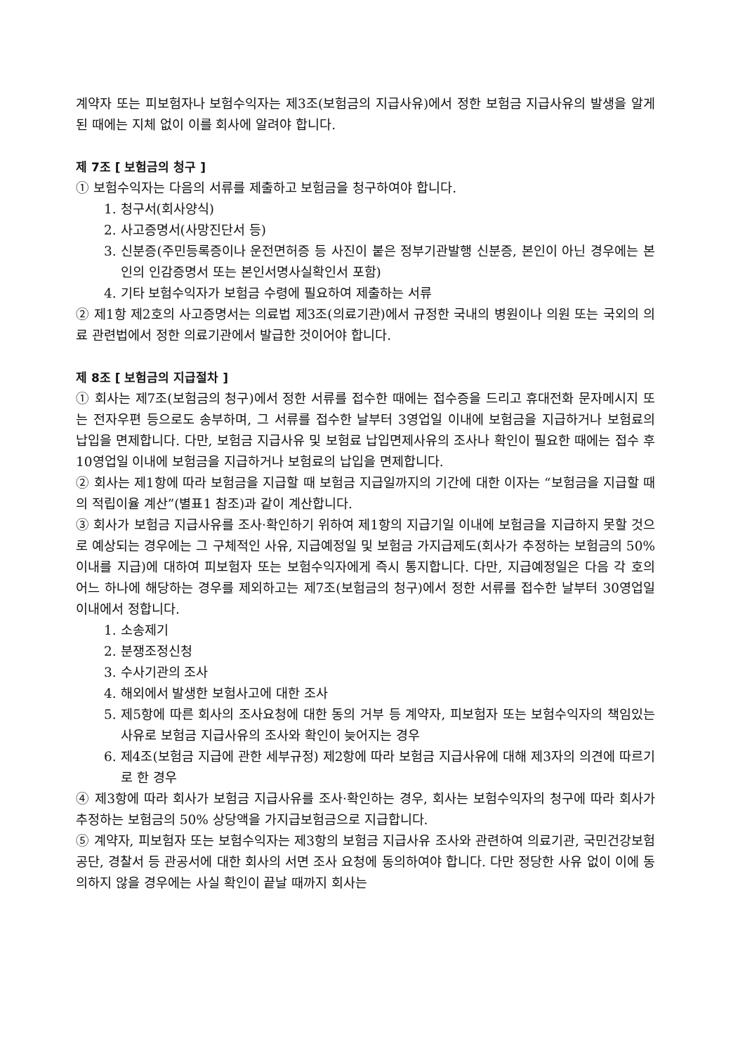계약자 또는 피보험자나 보험수익자는 제3조(보험금의 지급사유)에서 정한 보험금 지급사유의 발생을 알게 된 때에는 지체 없이 이를 회사에 알려야 합니다.
제 7조 [ 보험금의 청구 ]
① 보험수익자는 다음의 서류를 제출하고 보험금을 청구하여야 합니다.
1. 청구서(회사양식)
2. 사고증명서(사망진단서 등)
3. 신분증(주민등록증이나 운전면허증 등 사진이 붙은 정부기관발행 신분증, 본인이 아닌 경우에는 본인의 인감증명서 또는 본인서명사실확인서 포함)
4. 기타 보험수익자가 보험금 수령에 필요하여 제출하는 서류
② 제1항 제2호의 사고증명서는 의료법 제3조(의료기관)에서 규정한 국내의 병원이나 의원 또는 국외의 의료 관련법에서 정한 의료기관에서 발급한 것이어야 합니다.
제 8조 [ 보험금의 지급절차 ]
① 회사는 제7조(보험금의 청구)에서 정한 서류를 접수한 때에는 접수증을 드리고 휴대전화 문자메시지 또는 전자우편 등으로도 송부하며, 그 서류를 접수한 날부터 3영업일 이내에 보험금을 지급하거나 보험료의 납입을 면제합니다. 다만, 보험금 지급사유 및 보험료 납입면제사유의 조사나 확인이 필요한 때에는 접수 후 10영업일 이내에 보험금을 지급하거나 보험료의 납입을 면제합니다.
② 회사는 제1항에 따라 보험금을 지급할 때 보험금 지급일까지의 기간에 대한 이자는 “보험금을 지급할 때의 적립이율 계산”(별표1 참조)과 같이 계산합니다.
③ 회사가 보험금 지급사유를 조사·확인하기 위하여 제1항의 지급기일 이내에 보험금을 지급하지 못할 것으로 예상되는 경우에는 그 구체적인 사유, 지급예정일 및 보험금 가지급제도(회사가 추정하는 보험금의 50% 이내를 지급)에 대하여 피보험자 또는 보험수익자에게 즉시 통지합니다. 다만, 지급예정일은 다음 각 호의 어느 하나에 해당하는 경우를 제외하고는 제7조(보험금의 청구)에서 정한 서류를 접수한 날부터 30영업일 이내에서 정합니다.
1. 소송제기
2. 분쟁조정신청
3. 수사기관의 조사
4. 해외에서 발생한 보험사고에 대한 조사
5. 제5항에 따른 회사의 조사요청에 대한 동의 거부 등 계약자, 피보험자 또는 보험수익자의 책임있는 사유로 보험금 지급사유의 조사와 확인이 늦어지는 경우
6. 제4조(보험금 지급에 관한 세부규정) 제2항에 따라 보험금 지급사유에 대해 제3자의 의견에 따르기로 한 경우
④ 제3항에 따라 회사가 보험금 지급사유를 조사·확인하는 경우, 회사는 보험수익자의 청구에 따라 회사가 추정하는 보험금의 50% 상당액을 가지급보험금으로 지급합니다.
⑤ 계약자, 피보험자 또는 보험수익자는 제3항의 보험금 지급사유 조사와 관련하여 의료기관, 국민건강보험공단, 경찰서 등 관공서에 대한 회사의 서면 조사 요청에 동의하여야 합니다. 다만 정당한 사유 없이 이에 동의하지 않을 경우에는 사실 확인이 끝날 때까지 회사는